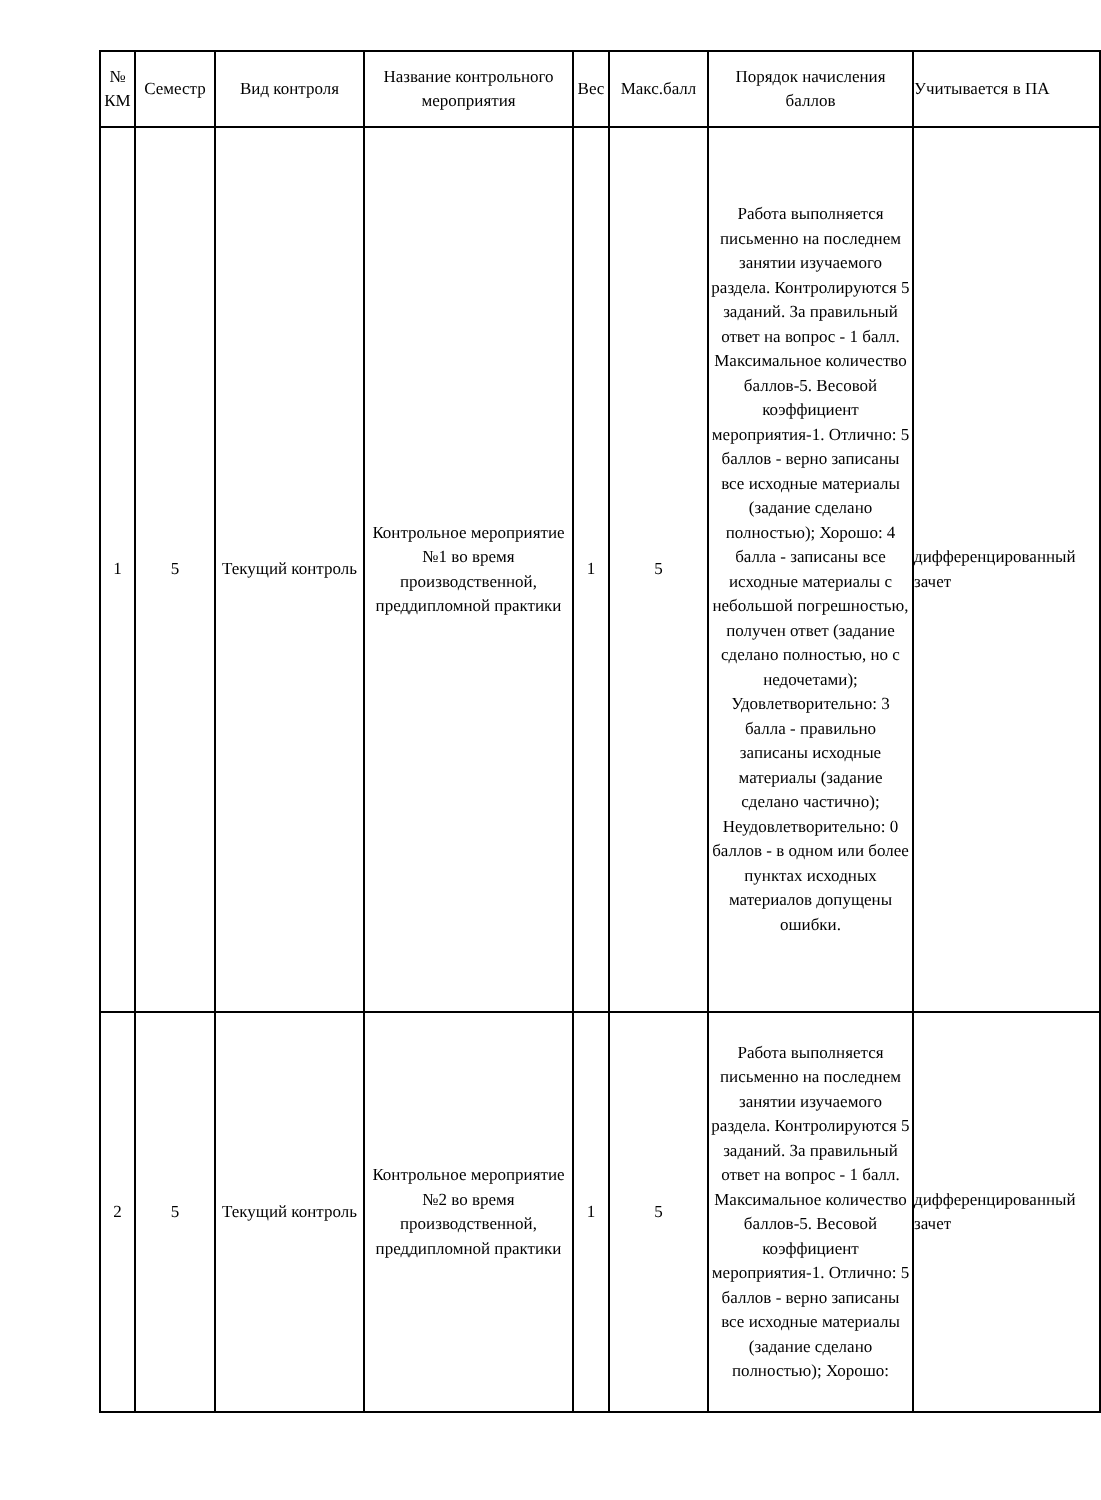| № КМ | Семестр | Вид контроля | Название контрольного мероприятия | Вес | Макс.балл | Порядок начисления баллов | Учитывается в ПА |
| --- | --- | --- | --- | --- | --- | --- | --- |
| 1 | 5 | Текущий контроль | Контрольное мероприятие №1 во время производственной, преддипломной практики | 1 | 5 | Работа выполняется письменно на последнем занятии изучаемого раздела. Контролируются 5 заданий. За правильный ответ на вопрос - 1 балл. Максимальное количество баллов-5. Весовой коэффициент мероприятия-1. Отлично: 5 баллов - верно записаны все исходные материалы (задание сделано полностью); Хорошо: 4 балла - записаны все исходные материалы с небольшой погрешностью, получен ответ (задание сделано полностью, но с недочетами); Удовлетворительно: 3 балла - правильно записаны исходные материалы (задание сделано частично); Неудовлетворительно: 0 баллов - в одном или более пунктах исходных материалов допущены ошибки. | дифференцированный зачет |
| 2 | 5 | Текущий контроль | Контрольное мероприятие №2 во время производственной, преддипломной практики | 1 | 5 | Работа выполняется письменно на последнем занятии изучаемого раздела. Контролируются 5 заданий. За правильный ответ на вопрос - 1 балл. Максимальное количество баллов-5. Весовой коэффициент мероприятия-1. Отлично: 5 баллов - верно записаны все исходные материалы (задание сделано полностью); Хорошо: | дифференцированный зачет |